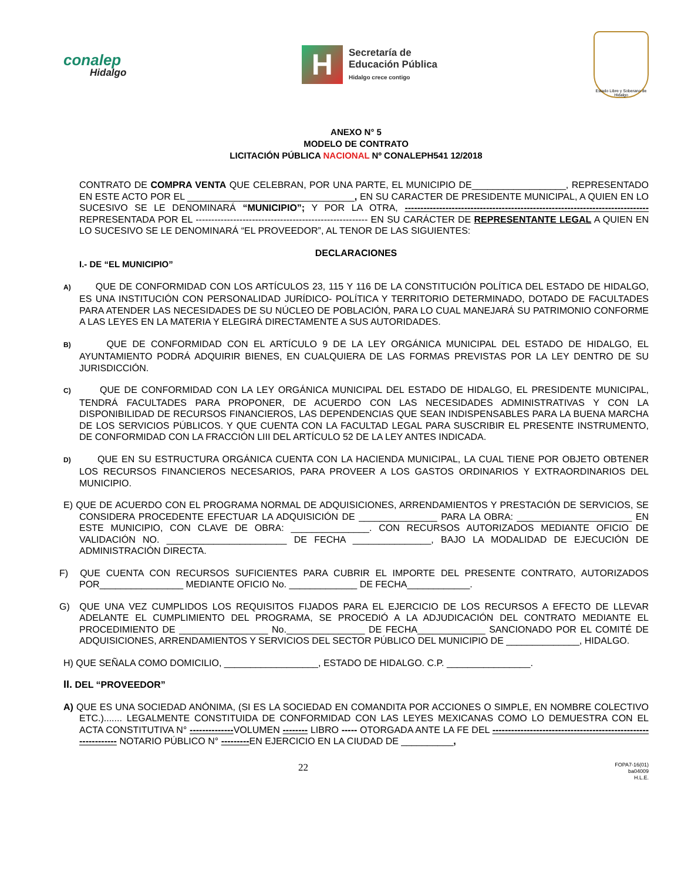conalep
Hidalgo
H
Secretaría de
Educación Pública
Hidalgo crece contigo
Estado Libre y Soberano de Hidalgo
ANEXO N° 5
MODELO DE CONTRATO
LICITACIÓN PÚBLICA NACIONAL Nº CONALEPH541 12/2018
CONTRATO DE COMPRA VENTA QUE CELEBRAN, POR UNA PARTE, EL MUNICIPIO DE__________________, REPRESENTADO EN ESTE ACTO POR EL ________________________________, EN SU CARACTER DE PRESIDENTE MUNICIPAL, A QUIEN EN LO SUCESIVO SE LE DENOMINARÁ “MUNICIPIO”; Y POR LA OTRA, ------------------------------------------------------------------------------ REPRESENTADA POR EL ------------------------------------------------------- EN SU CARÁCTER DE REPRESENTANTE LEGAL A QUIEN EN LO SUCESIVO SE LE DENOMINARÁ “EL PROVEEDOR”, AL TENOR DE LAS SIGUIENTES:
DECLARACIONES
I.- DE “EL MUNICIPIO”
A) QUE DE CONFORMIDAD CON LOS ARTÍCULOS 23, 115 Y 116 DE LA CONSTITUCIÓN POLÍTICA DEL ESTADO DE HIDALGO, ES UNA INSTITUCIÓN CON PERSONALIDAD JURÍDICO- POLÍTICA Y TERRITORIO DETERMINADO, DOTADO DE FACULTADES PARA ATENDER LAS NECESIDADES DE SU NÚCLEO DE POBLACIÓN, PARA LO CUAL MANEJARÁ SU PATRIMONIO CONFORME A LAS LEYES EN LA MATERIA Y ELEGIRÁ DIRECTAMENTE A SUS AUTORIDADES.
B) QUE DE CONFORMIDAD CON EL ARTÍCULO 9 DE LA LEY ORGÁNICA MUNICIPAL DEL ESTADO DE HIDALGO, EL AYUNTAMIENTO PODRÁ ADQUIRIR BIENES, EN CUALQUIERA DE LAS FORMAS PREVISTAS POR LA LEY DENTRO DE SU JURISDICCIÓN.
C) QUE DE CONFORMIDAD CON LA LEY ORGÁNICA MUNICIPAL DEL ESTADO DE HIDALGO, EL PRESIDENTE MUNICIPAL, TENDRÁ FACULTADES PARA PROPONER, DE ACUERDO CON LAS NECESIDADES ADMINISTRATIVAS Y CON LA DISPONIBILIDAD DE RECURSOS FINANCIEROS, LAS DEPENDENCIAS QUE SEAN INDISPENSABLES PARA LA BUENA MARCHA DE LOS SERVICIOS PÚBLICOS. Y QUE CUENTA CON LA FACULTAD LEGAL PARA SUSCRIBIR EL PRESENTE INSTRUMENTO, DE CONFORMIDAD CON LA FRACCIÓN LIII DEL ARTÍCULO 52 DE LA LEY ANTES INDICADA.
D) QUE EN SU ESTRUCTURA ORGÁNICA CUENTA CON LA HACIENDA MUNICIPAL, LA CUAL TIENE POR OBJETO OBTENER LOS RECURSOS FINANCIEROS NECESARIOS, PARA PROVEER A LOS GASTOS ORDINARIOS Y EXTRAORDINARIOS DEL MUNICIPIO.
E) QUE DE ACUERDO CON EL PROGRAMA NORMAL DE ADQUISICIONES, ARRENDAMIENTOS Y PRESTACIÓN DE SERVICIOS, SE CONSIDERA PROCEDENTE EFECTUAR LA ADQUISICIÓN DE _______________ PARA LA OBRA: ______________________ EN ESTE MUNICIPIO, CON CLAVE DE OBRA: _______________. CON RECURSOS AUTORIZADOS MEDIANTE OFICIO DE VALIDACIÓN NO. _______________________ DE FECHA _______________, BAJO LA MODALIDAD DE EJECUCIÓN DE ADMINISTRACIÓN DIRECTA.
F) QUE CUENTA CON RECURSOS SUFICIENTES PARA CUBRIR EL IMPORTE DEL PRESENTE CONTRATO, AUTORIZADOS POR________________ MEDIANTE OFICIO No. _____________ DE FECHA____________.
G) QUE UNA VEZ CUMPLIDOS LOS REQUISITOS FIJADOS PARA EL EJERCICIO DE LOS RECURSOS A EFECTO DE LLEVAR ADELANTE EL CUMPLIMIENTO DEL PROGRAMA, SE PROCEDIÓ A LA ADJUDICACIÓN DEL CONTRATO MEDIANTE EL PROCEDIMIENTO DE _________________ No._______________ DE FECHA_____________ SANCIONADO POR EL COMITÉ DE ADQUISICIONES, ARRENDAMIENTOS Y SERVICIOS DEL SECTOR PÚBLICO DEL MUNICIPIO DE ______________, HIDALGO.
H) QUE SEÑALA COMO DOMICILIO, __________________, ESTADO DE HIDALGO. C.P. ________________.
II. DEL “PROVEEDOR”
A) QUE ES UNA SOCIEDAD ANÓNIMA, (SI ES LA SOCIEDAD EN COMANDITA POR ACCIONES O SIMPLE, EN NOMBRE COLECTIVO ETC.)....... LEGALMENTE CONSTITUIDA DE CONFORMIDAD CON LAS LEYES MEXICANAS COMO LO DEMUESTRA CON EL ACTA CONSTITUTIVA N° --------------VOLUMEN -------- LIBRO ----- OTORGADA ANTE LA FE DEL -------------------------------------------------------------- NOTARIO PÚBLICO N° ---------EN EJERCICIO EN LA CIUDAD DE __________,
22 FOPA7-16(01)
ba04009
H.L.E.